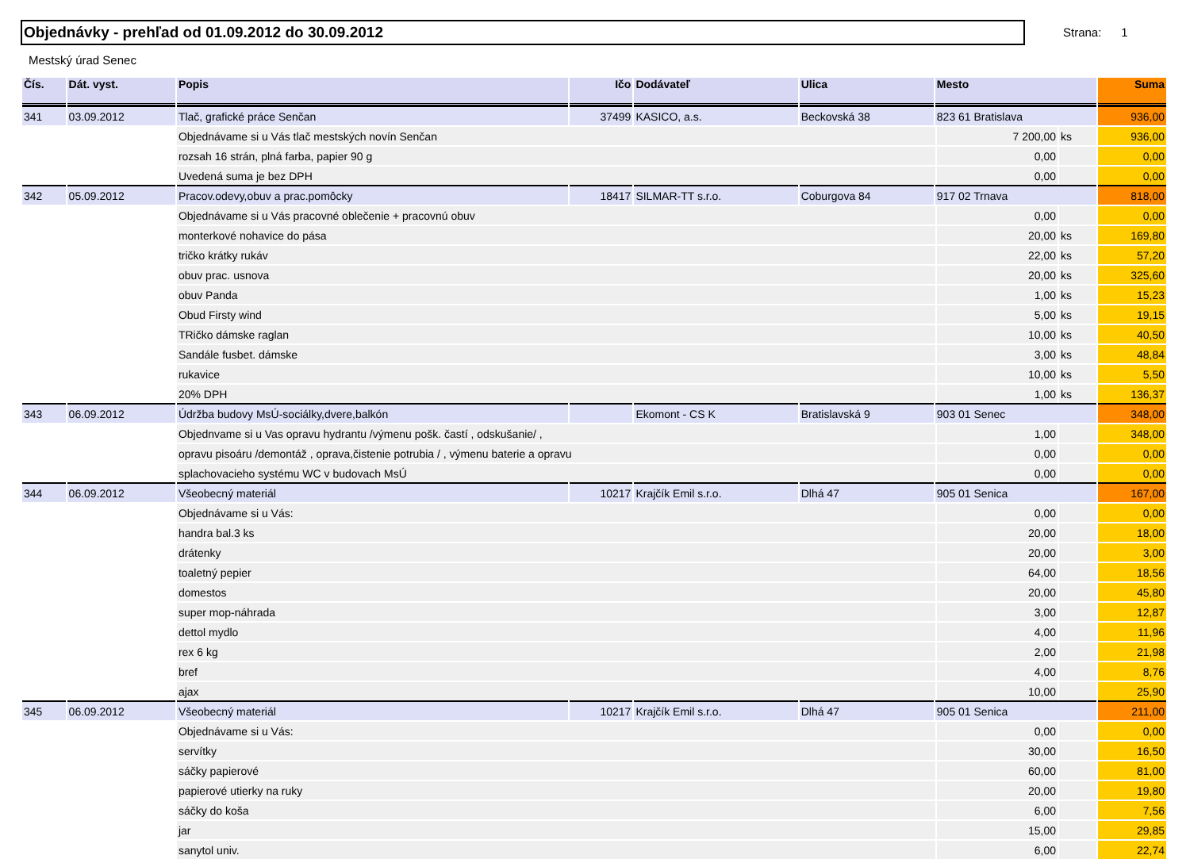Objednávky - prehľad od 01.09.2012 do 30.09.2012 Strana: 1
Mestský úrad Senec
| Čís. | Dát. vyst. | Popis | Ičo | Dodávateľ | Ulica | Mesto | | | Suma |
| --- | --- | --- | --- | --- | --- | --- | --- | --- | --- |
| 341 | 03.09.2012 | Tlač, grafické práce Senčan | 37499 | KASICO, a.s. | Beckovská 38 | 823 61 Bratislava | | | 936,00 |
| | | Objednávame si u Vás tlač mestských novín Senčan | | | | | 7 200,00 | ks | 936,00 |
| | | rozsah 16 strán, plná farba, papier 90 g | | | | | 0,00 | | 0,00 |
| | | Uvedená suma je bez DPH | | | | | 0,00 | | 0,00 |
| 342 | 05.09.2012 | Pracov.odevy,obuv a prac.pomôcky | 18417 | SILMAR-TT s.r.o. | Coburgova 84 | 917 02 Trnava | | | 818,00 |
| | | Objednávame si u Vás pracovné oblečenie + pracovnú obuv | | | | | 0,00 | | 0,00 |
| | | monterkové nohavice do pása | | | | | 20,00 | ks | 169,80 |
| | | tričko krátky rukáv | | | | | 22,00 | ks | 57,20 |
| | | obuv prac. usnova | | | | | 20,00 | ks | 325,60 |
| | | obuv Panda | | | | | 1,00 | ks | 15,23 |
| | | Obud Firsty wind | | | | | 5,00 | ks | 19,15 |
| | | TRičko dámske raglan | | | | | 10,00 | ks | 40,50 |
| | | Sandále fusbet. dámske | | | | | 3,00 | ks | 48,84 |
| | | rukavice | | | | | 10,00 | ks | 5,50 |
| | | 20% DPH | | | | | 1,00 | ks | 136,37 |
| 343 | 06.09.2012 | Údržba budovy MsÚ-sociálky,dvere,balkón | | Ekomont - CS K | Bratislavská 9 | 903 01 Senec | | | 348,00 |
| | | Objednvame si u Vas opravu hydrantu /výmenu pošk. častí , odskušanie/ , | | | | | 1,00 | | 348,00 |
| | | opravu pisoáru /demontáž , oprava,čistenie potrubia / , výmenu baterie a opravu | | | | | 0,00 | | 0,00 |
| | | splachovacieho systému WC v budovach MsÚ | | | | | 0,00 | | 0,00 |
| 344 | 06.09.2012 | Všeobecný materiál | 10217 | Krajčík Emil s.r.o. | Dlhá 47 | 905 01 Senica | | | 167,00 |
| | | Objednávame si u Vás: | | | | | 0,00 | | 0,00 |
| | | handra bal.3 ks | | | | | 20,00 | | 18,00 |
| | | drátenky | | | | | 20,00 | | 3,00 |
| | | toaletný pepier | | | | | 64,00 | | 18,56 |
| | | domestos | | | | | 20,00 | | 45,80 |
| | | super mop-náhrada | | | | | 3,00 | | 12,87 |
| | | dettol mydlo | | | | | 4,00 | | 11,96 |
| | | rex 6 kg | | | | | 2,00 | | 21,98 |
| | | bref | | | | | 4,00 | | 8,76 |
| | | ajax | | | | | 10,00 | | 25,90 |
| 345 | 06.09.2012 | Všeobecný materiál | 10217 | Krajčík Emil s.r.o. | Dlhá 47 | 905 01 Senica | | | 211,00 |
| | | Objednávame si u Vás: | | | | | 0,00 | | 0,00 |
| | | servítky | | | | | 30,00 | | 16,50 |
| | | sáčky papierové | | | | | 60,00 | | 81,00 |
| | | papierové utierky na ruky | | | | | 20,00 | | 19,80 |
| | | sáčky do koša | | | | | 6,00 | | 7,56 |
| | | jar | | | | | 15,00 | | 29,85 |
| | | sanytol univ. | | | | | 6,00 | | 22,74 |